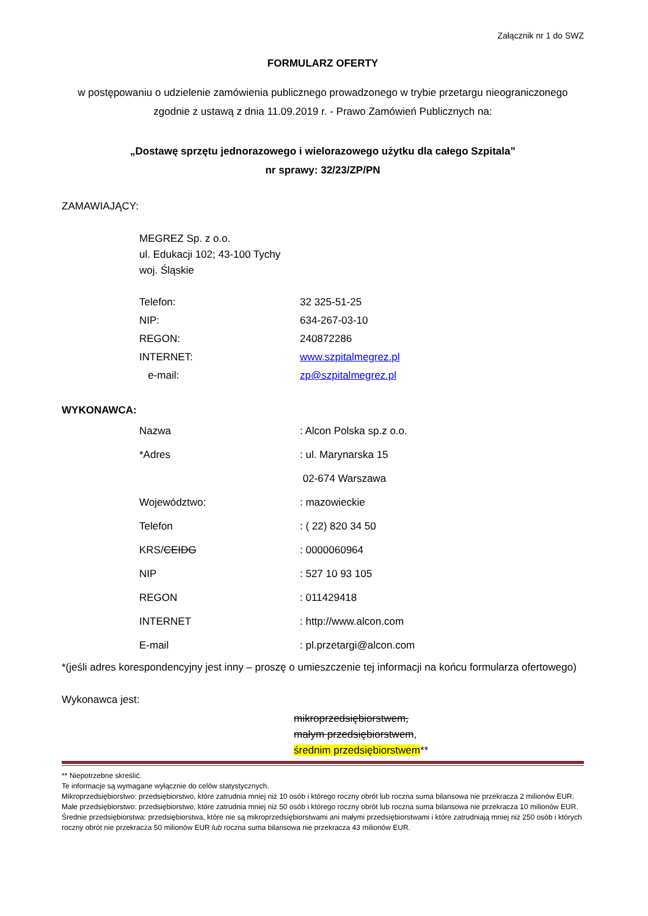Załącznik nr 1 do SWZ
FORMULARZ OFERTY
w postępowaniu o udzielenie zamówienia publicznego prowadzonego w trybie przetargu nieograniczonego zgodnie z ustawą z dnia 11.09.2019 r. - Prawo Zamówień Publicznych na:
„Dostawę sprzętu jednorazowego i wielorazowego użytku dla całego Szpitala”
nr sprawy: 32/23/ZP/PN
ZAMAWIAJĄCY:
MEGREZ Sp. z o.o.
ul. Edukacji 102; 43-100 Tychy
woj. Śląskie
Telefon: 32 325-51-25
NIP: 634-267-03-10
REGON: 240872286
INTERNET: www.szpitalmegrez.pl
e-mail: zp@szpitalmegrez.pl
WYKONAWCA:
Nazwa: Alcon Polska sp.z o.o.
*Adres: ul. Marynarska 15
02-674 Warszawa
Województwo:: mazowieckie
Telefon: ( 22) 820 34 50
KRS/CEIDG: 0000060964
NIP: 527 10 93 105
REGON: 011429418
INTERNET: http://www.alcon.com
E-mail: pl.przetargi@alcon.com
*(jeśli adres korespondencyjny jest inny – proszę o umieszczenie tej informacji na końcu formularza ofertowego)
Wykonawca jest:
mikroprzedsiębiorstwem,
małym przedsiębiorstwem,
średnim przedsiębiorstwem**
** Niepotrzebne skreślić.
Te informacje są wymagane wyłącznie do celów statystycznych.
Mikroprzedsiębiorstwo: przedsiębiorstwo, które zatrudnia mniej niż 10 osób i którego roczny obrót lub roczna suma bilansowa nie przekracza 2 milionów EUR.
Małe przedsiębiorstwo: przedsiębiorstwo, które zatrudnia mniej niż 50 osób i którego roczny obrót lub roczna suma bilansowa nie przekracza 10 milionów EUR.
Średnie przedsiębiorstwa: przedsiębiorstwa, które nie są mikroprzedsiębiorstwami ani małymi przedsiębiorstwami i które zatrudniają mniej niż 250 osób i których roczny obrót nie przekracza 50 milionów EUR lub roczna suma bilansowa nie przekracza 43 milionów EUR.